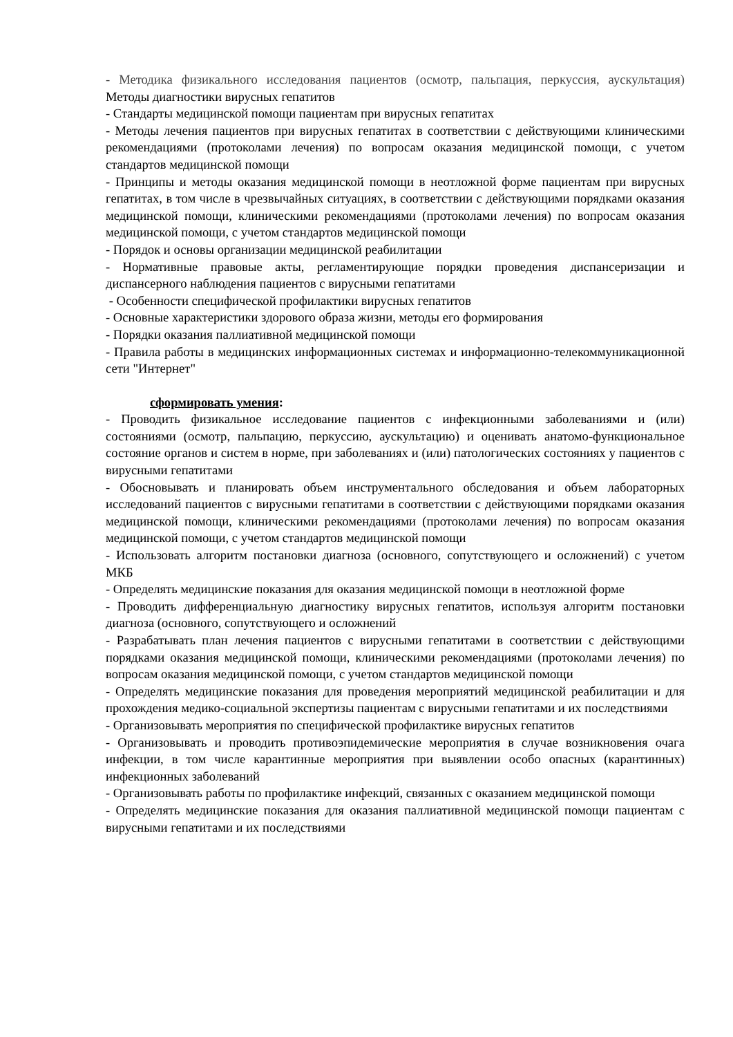- Методика физикального исследования пациентов (осмотр, пальпация, перкуссия, аускультация) Методы диагностики вирусных гепатитов
- Стандарты медицинской помощи пациентам при вирусных гепатитах
- Методы лечения пациентов при вирусных гепатитах в соответствии с действующими клиническими рекомендациями (протоколами лечения) по вопросам оказания медицинской помощи, с учетом стандартов медицинской помощи
- Принципы и методы оказания медицинской помощи в неотложной форме пациентам при вирусных гепатитах, в том числе в чрезвычайных ситуациях, в соответствии с действующими порядками оказания медицинской помощи, клиническими рекомендациями (протоколами лечения) по вопросам оказания медицинской помощи, с учетом стандартов медицинской помощи
- Порядок и основы организации медицинской реабилитации
- Нормативные правовые акты, регламентирующие порядки проведения диспансеризации и диспансерного наблюдения пациентов с вирусными гепатитами
- Особенности специфической профилактики вирусных гепатитов
- Основные характеристики здорового образа жизни, методы его формирования
- Порядки оказания паллиативной медицинской помощи
- Правила работы в медицинских информационных системах и информационно-телекоммуникационной сети "Интернет"
сформировать умения:
- Проводить физикальное исследование пациентов с инфекционными заболеваниями и (или) состояниями (осмотр, пальпацию, перкуссию, аускультацию) и оценивать анатомо-функциональное состояние органов и систем в норме, при заболеваниях и (или) патологических состояниях у пациентов с вирусными гепатитами
- Обосновывать и планировать объем инструментального обследования и объем лабораторных исследований пациентов с вирусными гепатитами в соответствии с действующими порядками оказания медицинской помощи, клиническими рекомендациями (протоколами лечения) по вопросам оказания медицинской помощи, с учетом стандартов медицинской помощи
- Использовать алгоритм постановки диагноза (основного, сопутствующего и осложнений) с учетом МКБ
- Определять медицинские показания для оказания медицинской помощи в неотложной форме
- Проводить дифференциальную диагностику вирусных гепатитов, используя алгоритм постановки диагноза (основного, сопутствующего и осложнений
- Разрабатывать план лечения пациентов с вирусными гепатитами в соответствии с действующими порядками оказания медицинской помощи, клиническими рекомендациями (протоколами лечения) по вопросам оказания медицинской помощи, с учетом стандартов медицинской помощи
- Определять медицинские показания для проведения мероприятий медицинской реабилитации и для прохождения медико-социальной экспертизы пациентам с вирусными гепатитами и их последствиями
- Организовывать мероприятия по специфической профилактике вирусных гепатитов
- Организовывать и проводить противоэпидемические мероприятия в случае возникновения очага инфекции, в том числе карантинные мероприятия при выявлении особо опасных (карантинных) инфекционных заболеваний
- Организовывать работы по профилактике инфекций, связанных с оказанием медицинской помощи
- Определять медицинские показания для оказания паллиативной медицинской помощи пациентам с вирусными гепатитами и их последствиями